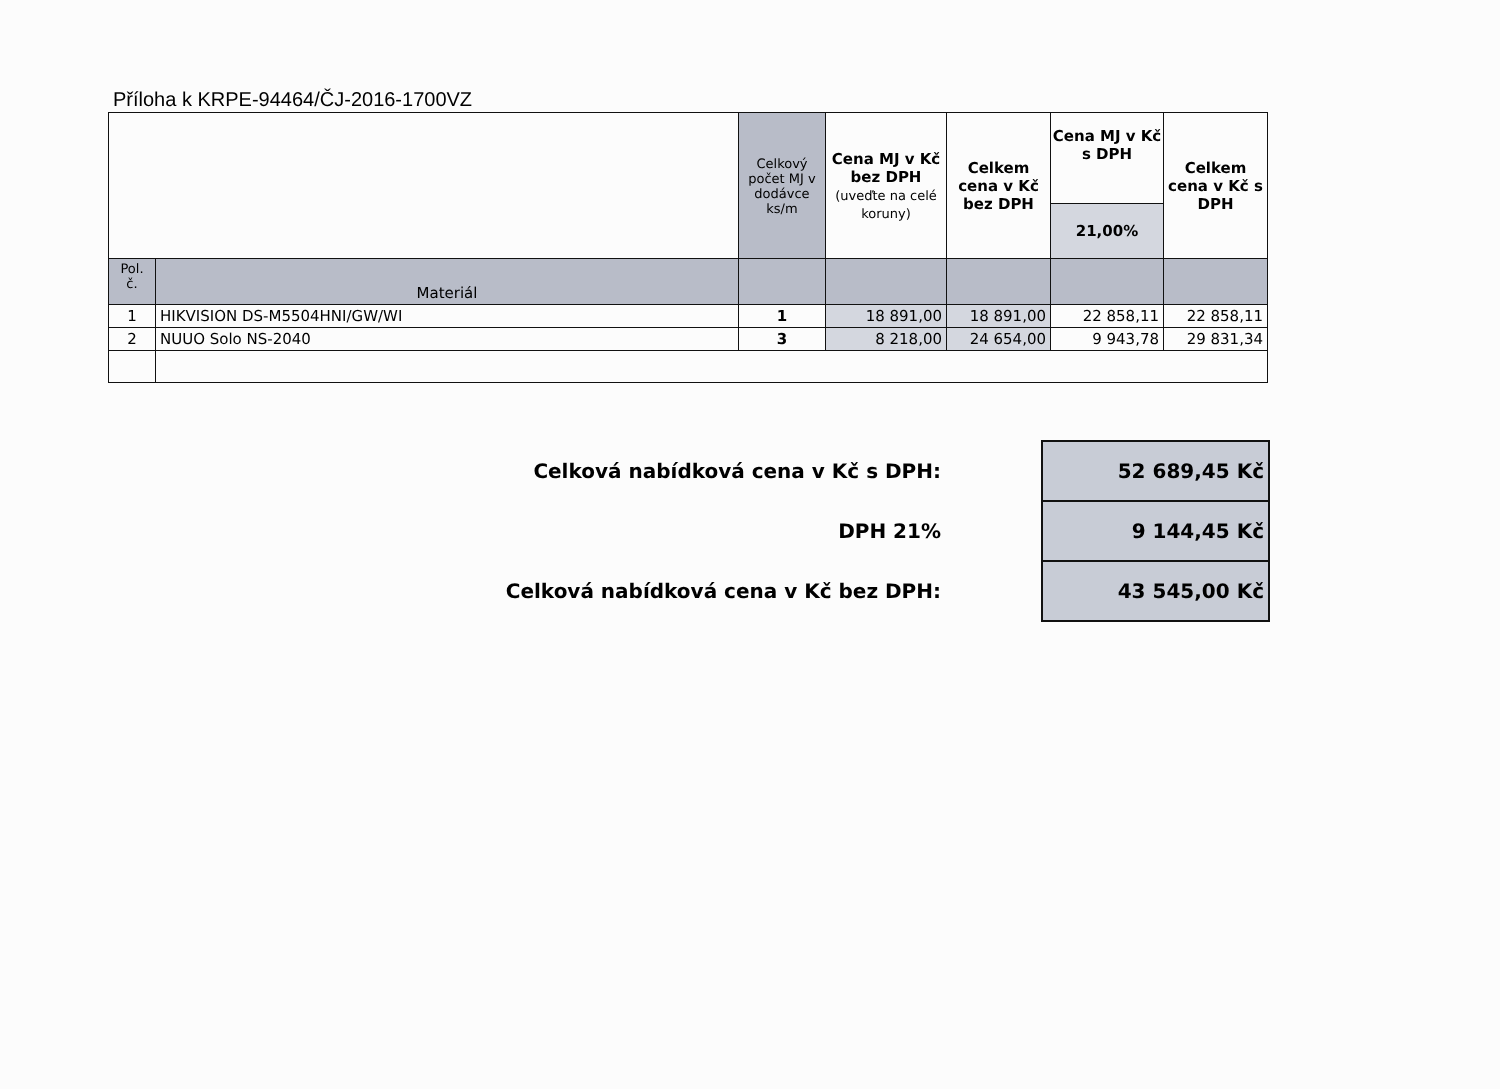Příloha k KRPE-94464/ČJ-2016-1700VZ
| | | Celkový počet MJ v dodávce ks/m | Cena MJ v Kč bez DPH (uveďte na celé koruny) | Celkem cena v Kč bez DPH | Cena MJ v Kč s DPH 21,00% | Celkem cena v Kč s DPH |
| --- | --- | --- | --- | --- | --- | --- |
| Pol. č. | Materiál | | | | | |
| 1 | HIKVISION DS-M5504HNI/GW/WI | 1 | 18 891,00 | 18 891,00 | 22 858,11 | 22 858,11 |
| 2 | NUUO Solo NS-2040 | 3 | 8 218,00 | 24 654,00 | 9 943,78 | 29 831,34 |
| Celková nabídková cena v Kč s DPH: | 52 689,45 Kč |
| DPH 21% | 9 144,45 Kč |
| Celková nabídková cena v Kč bez DPH: | 43 545,00 Kč |